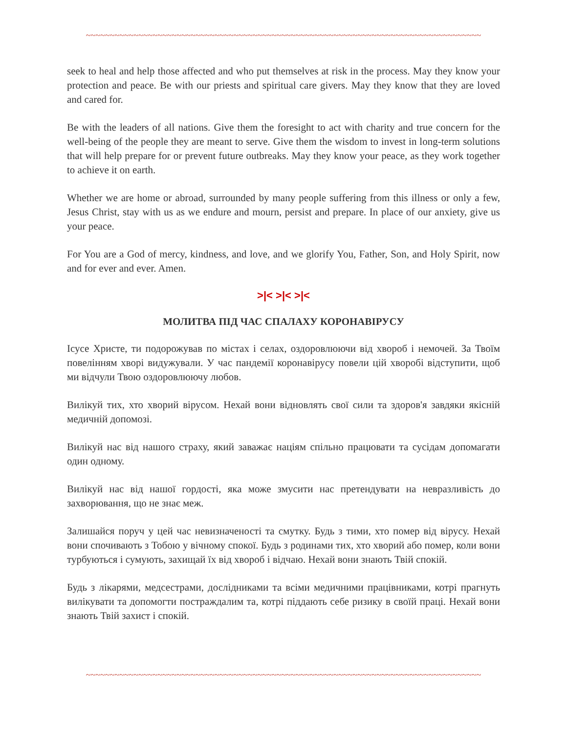~~~~~~~~~~~~~~~~~~~~~~~~~~~~~~~~~~~~~~~~~~~~~~~~~~~~~~~~~~~~~~~~~~~~~~~~~~~~~~~~~~~
seek to heal and help those affected and who put themselves at risk in the process. May they know your protection and peace. Be with our priests and spiritual care givers. May they know that they are loved and cared for.
Be with the leaders of all nations. Give them the foresight to act with charity and true concern for the well-being of the people they are meant to serve. Give them the wisdom to invest in long-term solutions that will help prepare for or prevent future outbreaks. May they know your peace, as they work together to achieve it on earth.
Whether we are home or abroad, surrounded by many people suffering from this illness or only a few, Jesus Christ, stay with us as we endure and mourn, persist and prepare. In place of our anxiety, give us your peace.
For You are a God of mercy, kindness, and love, and we glorify You, Father, Son, and Holy Spirit, now and for ever and ever. Amen.
>|< >|< >|<
МОЛИТВА ПІД ЧАС СПАЛАХУ КОРОНАВІРУСУ
Ісусе Христе, ти подорожував по містах і селах, оздоровлюючи від хвороб і немочей. За Твоїм повелінням хворі видужували. У час пандемії коронавірусу повели цій хворобі відступити, щоб ми відчули Твою оздоровлюючу любов.
Вилікуй тих, хто хворий вірусом. Нехай вони відновлять свої сили та здоров'я завдяки якісній медичній допомозі.
Вилікуй нас від нашого страху, який заважає націям спільно працювати та сусідам допомагати один одному.
Вилікуй нас від нашої гордості, яка може змусити нас претендувати на невразливість до захворювання, що не знає меж.
Залишайся поруч у цей час невизначеності та смутку. Будь з тими, хто помер від вірусу. Нехай вони спочивають з Тобою у вічному спокої. Будь з родинами тих, хто хворий або помер, коли вони турбуються і сумують, захищай їх від хвороб і відчаю. Нехай вони знають Твій спокій.
Будь з лікарями, медсестрами, дослідниками та всіми медичними працівниками, котрі прагнуть вилікувати та допомогти постраждалим та, котрі піддають себе ризику в своїй праці. Нехай вони знають Твій захист і спокій.
~~~~~~~~~~~~~~~~~~~~~~~~~~~~~~~~~~~~~~~~~~~~~~~~~~~~~~~~~~~~~~~~~~~~~~~~~~~~~~~~~~~